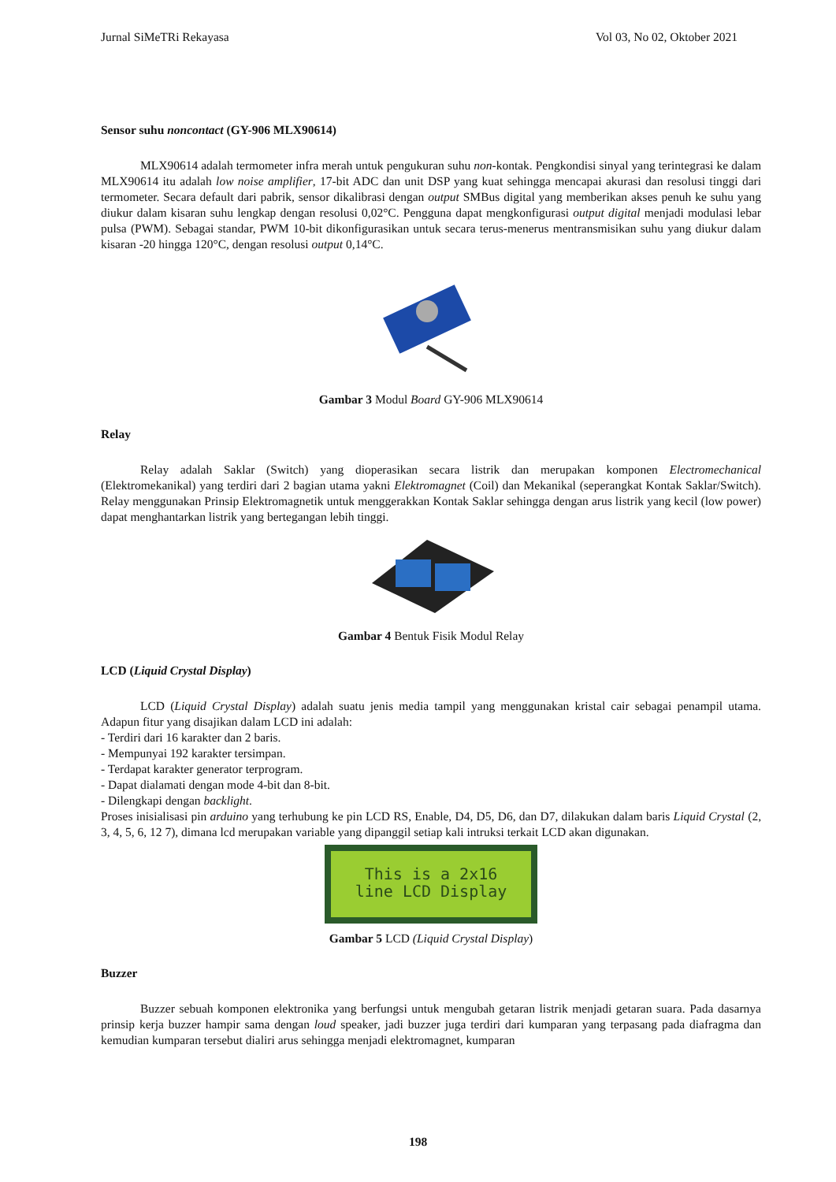Jurnal SiMeTRi Rekayasa Vol 03, No 02, Oktober 2021
Sensor suhu noncontact (GY-906 MLX90614)
MLX90614 adalah termometer infra merah untuk pengukuran suhu non-kontak. Pengkondisi sinyal yang terintegrasi ke dalam MLX90614 itu adalah low noise amplifier, 17-bit ADC dan unit DSP yang kuat sehingga mencapai akurasi dan resolusi tinggi dari termometer. Secara default dari pabrik, sensor dikalibrasi dengan output SMBus digital yang memberikan akses penuh ke suhu yang diukur dalam kisaran suhu lengkap dengan resolusi 0,02°C. Pengguna dapat mengkonfigurasi output digital menjadi modulasi lebar pulsa (PWM). Sebagai standar, PWM 10-bit dikonfigurasikan untuk secara terus-menerus mentransmisikan suhu yang diukur dalam kisaran -20 hingga 120°C, dengan resolusi output 0,14°C.
Gambar 3 Modul Board GY-906 MLX90614
Relay
Relay adalah Saklar (Switch) yang dioperasikan secara listrik dan merupakan komponen Electromechanical (Elektromekanikal) yang terdiri dari 2 bagian utama yakni Elektromagnet (Coil) dan Mekanikal (seperangkat Kontak Saklar/Switch). Relay menggunakan Prinsip Elektromagnetik untuk menggerakkan Kontak Saklar sehingga dengan arus listrik yang kecil (low power) dapat menghantarkan listrik yang bertegangan lebih tinggi.
Gambar 4 Bentuk Fisik Modul Relay
LCD (Liquid Crystal Display)
LCD (Liquid Crystal Display) adalah suatu jenis media tampil yang menggunakan kristal cair sebagai penampil utama. Adapun fitur yang disajikan dalam LCD ini adalah:
- Terdiri dari 16 karakter dan 2 baris.
- Mempunyai 192 karakter tersimpan.
- Terdapat karakter generator terprogram.
- Dapat dialamati dengan mode 4-bit dan 8-bit.
- Dilengkapi dengan backlight.
Proses inisialisasi pin arduino yang terhubung ke pin LCD RS, Enable, D4, D5, D6, dan D7, dilakukan dalam baris Liquid Crystal (2, 3, 4, 5, 6, 12 7), dimana lcd merupakan variable yang dipanggil setiap kali intruksi terkait LCD akan digunakan.
This is a 2x16
line LCD Display
Gambar 5 LCD (Liquid Crystal Display)
Buzzer
Buzzer sebuah komponen elektronika yang berfungsi untuk mengubah getaran listrik menjadi getaran suara. Pada dasarnya prinsip kerja buzzer hampir sama dengan loud speaker, jadi buzzer juga terdiri dari kumparan yang terpasang pada diafragma dan kemudian kumparan tersebut dialiri arus sehingga menjadi elektromagnet, kumparan
198